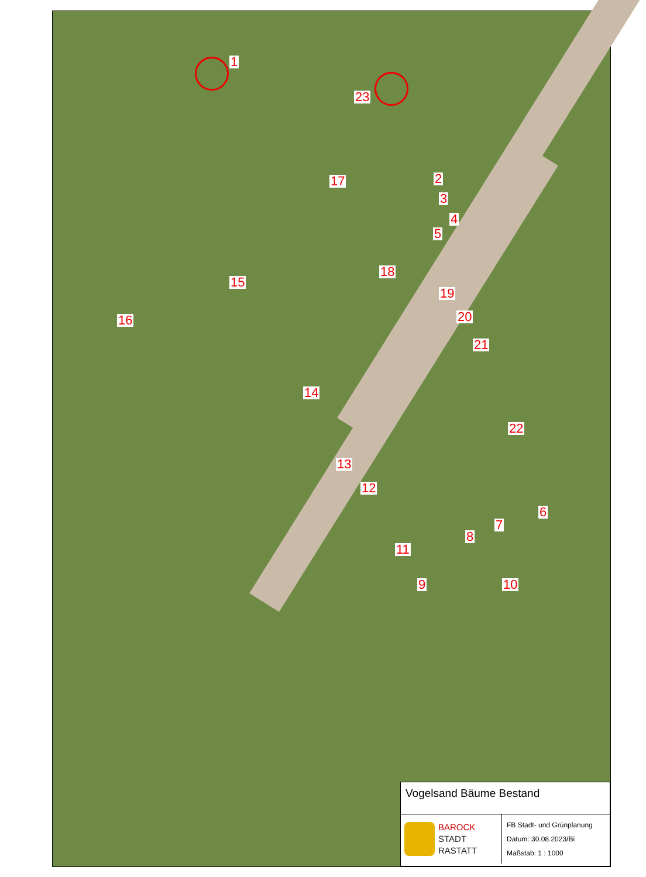1
23
2
3
4
5
6
7
8
9 10
11
12
13
14
15
16
17
18
19
20
21
22
Vogelsand Bäume Bestand
BAROCK
STADT
RASTATT
FB Stadt- und Grünplanung
Datum: 30.08.2023/Bi
Maßstab: 1 : 1000